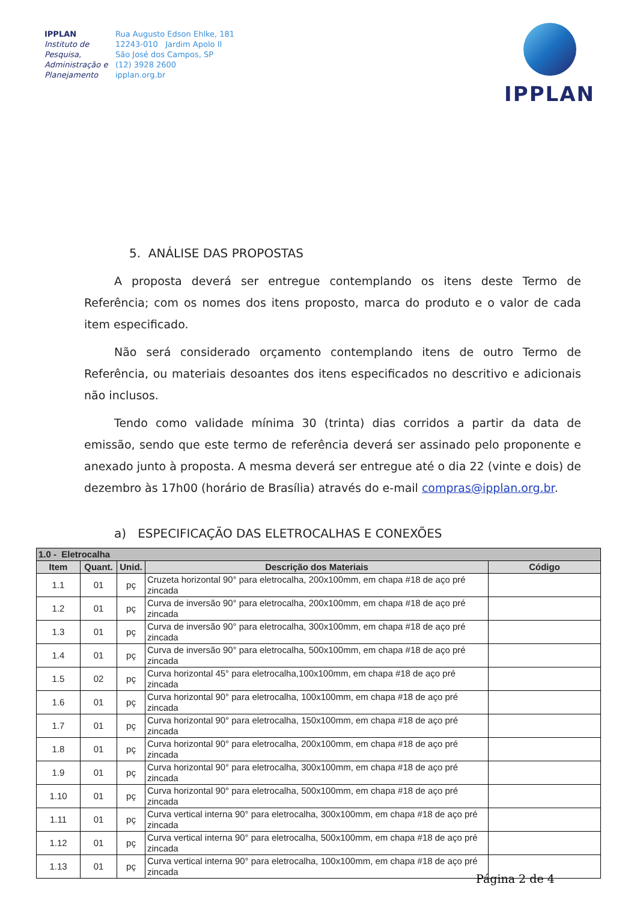IPPLAN
Instituto de Pesquisa, Administração e Planejamento
Rua Augusto Edson Ehlke, 181
12243-010 Jardim Apolo II
São José dos Campos, SP
(12) 3928 2600
ipplan.org.br
IPPLAN
5. ANÁLISE DAS PROPOSTAS
A proposta deverá ser entregue contemplando os itens deste Termo de Referência; com os nomes dos itens proposto, marca do produto e o valor de cada item especificado.
Não será considerado orçamento contemplando itens de outro Termo de Referência, ou materiais desoantes dos itens especificados no descritivo e adicionais não inclusos.
Tendo como validade mínima 30 (trinta) dias corridos a partir da data de emissão, sendo que este termo de referência deverá ser assinado pelo proponente e anexado junto à proposta. A mesma deverá ser entregue até o dia 22 (vinte e dois) de dezembro às 17h00 (horário de Brasília) através do e-mail compras@ipplan.org.br.
a) ESPECIFICAÇÃO DAS ELETROCALHAS E CONEXÕES
| 1.0 - Eletrocalha | | | | |
| --- | --- | --- | --- | --- |
| Item | Quant. | Unid. | Descrição dos Materiais | Código |
| 1.1 | 01 | pç | Cruzeta horizontal 90° para eletrocalha, 200x100mm, em chapa #18 de aço pré zincada | |
| 1.2 | 01 | pç | Curva de inversão 90° para eletrocalha, 200x100mm, em chapa #18 de aço pré zincada | |
| 1.3 | 01 | pç | Curva de inversão 90° para eletrocalha, 300x100mm, em chapa #18 de aço pré zincada | |
| 1.4 | 01 | pç | Curva de inversão 90° para eletrocalha, 500x100mm, em chapa #18 de aço pré zincada | |
| 1.5 | 02 | pç | Curva horizontal 45° para eletrocalha,100x100mm, em chapa #18 de aço pré zincada | |
| 1.6 | 01 | pç | Curva horizontal 90° para eletrocalha, 100x100mm, em chapa #18 de aço pré zincada | |
| 1.7 | 01 | pç | Curva horizontal 90° para eletrocalha, 150x100mm, em chapa #18 de aço pré zincada | |
| 1.8 | 01 | pç | Curva horizontal 90° para eletrocalha, 200x100mm, em chapa #18 de aço pré zincada | |
| 1.9 | 01 | pç | Curva horizontal 90° para eletrocalha, 300x100mm, em chapa #18 de aço pré zincada | |
| 1.10 | 01 | pç | Curva horizontal 90° para eletrocalha, 500x100mm, em chapa #18 de aço pré zincada | |
| 1.11 | 01 | pç | Curva vertical interna 90° para eletrocalha, 300x100mm, em chapa #18 de aço pré zincada | |
| 1.12 | 01 | pç | Curva vertical interna 90° para eletrocalha, 500x100mm, em chapa #18 de aço pré zincada | |
| 1.13 | 01 | pç | Curva vertical interna 90° para eletrocalha, 100x100mm, em chapa #18 de aço pré zincada | |
Página 2 de 4